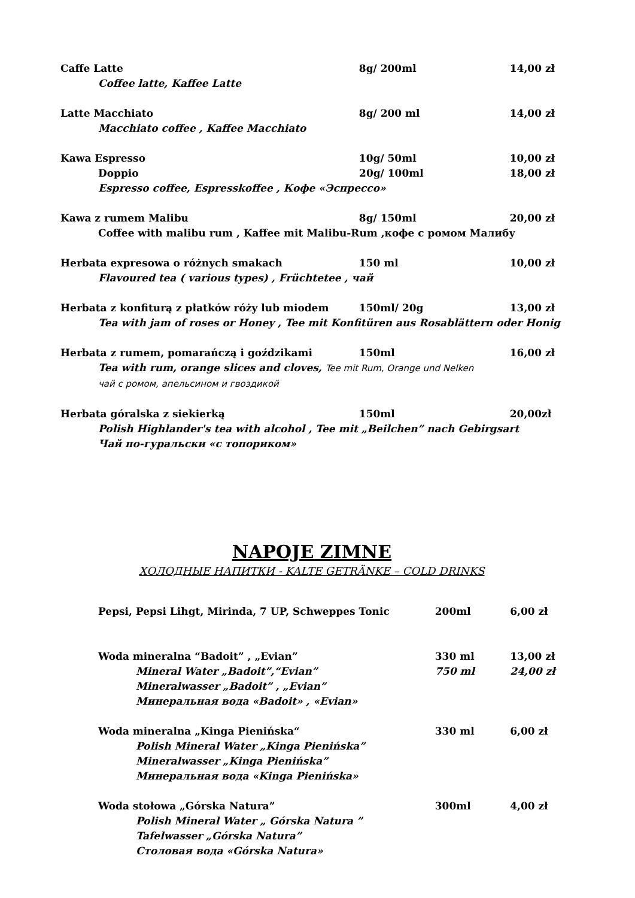Caffe Latte 8g/ 200ml 14,00 zł
Coffee latte, Kaffee Latte
Latte Macchiato 8g/ 200 ml 14,00 zł
Macchiato coffee , Kaffee Macchiato
Kawa Espresso 10g/ 50ml 10,00 zł
Doppio 20g/ 100ml 18,00 zł
Espresso coffee, Espresskoffee , Кофе «Эспрессо»
Kawa z rumem Malibu 8g/ 150ml 20,00 zł
Coffee with malibu rum , Kaffee mit Malibu-Rum ,кофе с ромом Малибу
Herbata expresowa o różnych smakach 150 ml 10,00 zł
Flavoured tea ( various types) , Früchtetee , чай
Herbata z konfiturą z płatków róży lub miodem 150ml/ 20g 13,00 zł
Tea with jam of roses or Honey , Tee mit Konfitüren aus Rosablättern oder Honig
Herbata z rumem, pomarańczą i goździkami 150ml 16,00 zł
Tea with rum, orange slices and cloves, Tee mit Rum, Orange und Nelken
чай с ромом, апельсином и гвоздикой
Herbata góralska z siekierką 150ml 20,00zł
Polish Highlander's tea with alcohol , Tee mit „Beilchen” nach Gebirgsart
Чай по-гуральски «с топориком»
NAPOJE ZIMNE
ХОЛОДНЫЕ НАПИТКИ - KALTE GETRÄNKE – COLD DRINKS
Pepsi, Pepsi Lihgt, Mirinda, 7 UP, Schweppes Tonic 200ml 6,00 zł
Woda mineralna “Badoit” , „Evian” 330 ml 13,00 zł
Mineral Water „Badoit”,“Evian” 750 ml 24,00 zł
Mineralwasser „Badoit” , „Evian”
Минеральная вода «Badoit» , «Evian»
Woda mineralna „Kinga Pienińska“330 ml 6,00 zł
Polish Mineral Water „Kinga Pienińska”
Mineralwasser „Kinga Pienińska”
Минеральная вода «Kinga Pienińska»
Woda stołowa „Górska Natura” 300ml 4,00 zł
Polish Mineral Water „ Górska Natura ”
Tafelwasser „Górska Natura”
Столовая вода «Górska Natura»